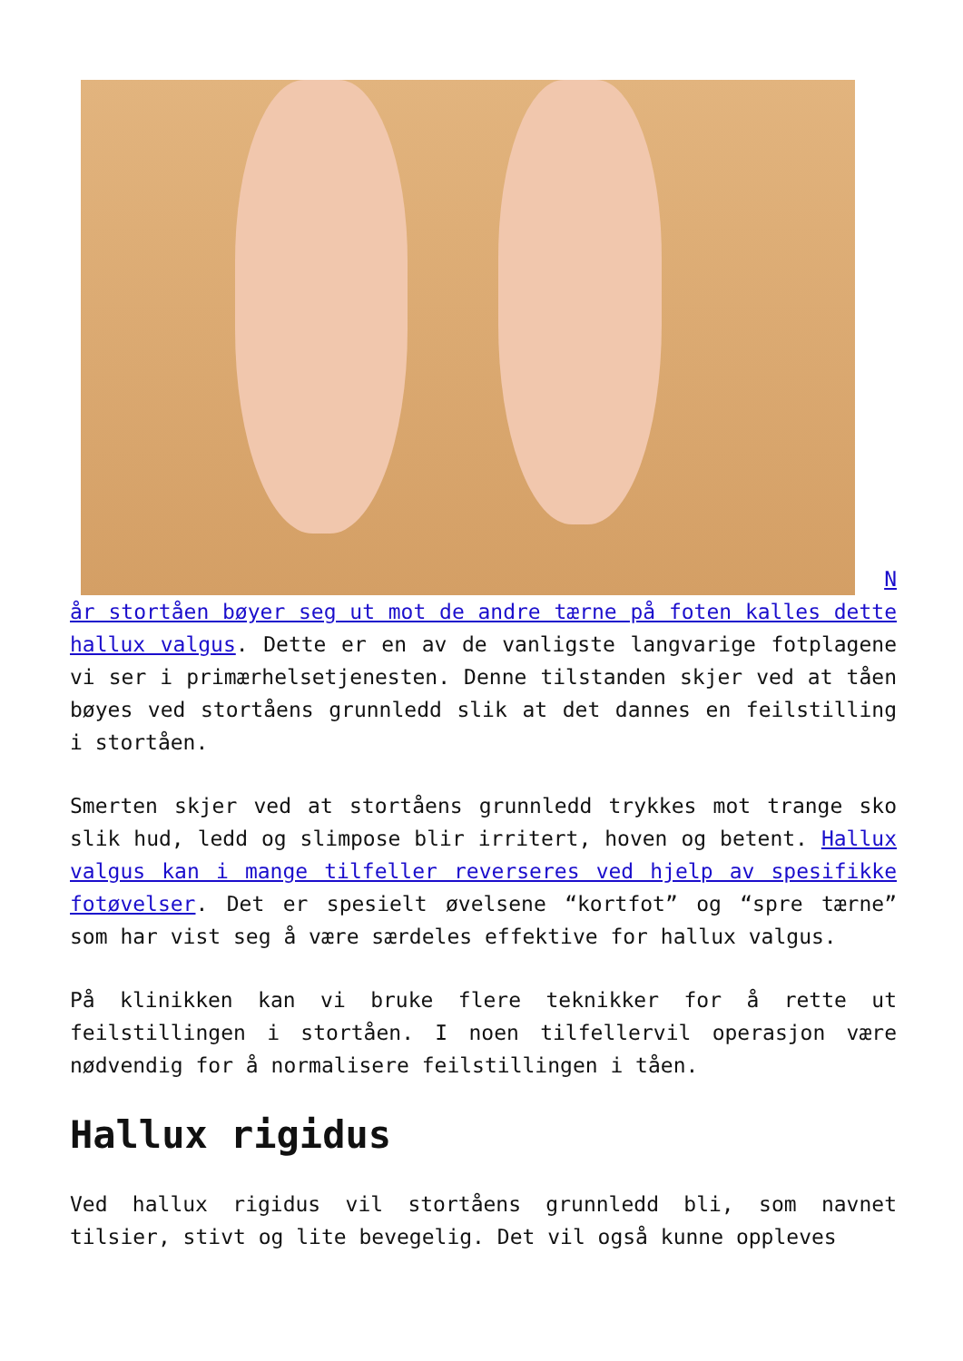N år stortåen bøyer seg ut mot de andre tærne på foten kalles dette hallux valgus. Dette er en av de vanligste langvarige fotplagene vi ser i primærhelsetjenesten. Denne tilstanden skjer ved at tåen bøyes ved stortåens grunnledd slik at det dannes en feilstilling i stortåen.
Smerten skjer ved at stortåens grunnledd trykkes mot trange sko slik hud, ledd og slimpose blir irritert, hoven og betent. Hallux valgus kan i mange tilfeller reverseres ved hjelp av spesifikke fotøvelser. Det er spesielt øvelsene “kortfot” og “spre tærne” som har vist seg å være særdeles effektive for hallux valgus.
På klinikken kan vi bruke flere teknikker for å rette ut feilstillingen i stortåen. I noen tilfellervil operasjon være nødvendig for å normalisere feilstillingen i tåen.
Hallux rigidus
Ved hallux rigidus vil stortåens grunnledd bli, som navnet tilsier, stivt og lite bevegelig. Det vil også kunne oppleves